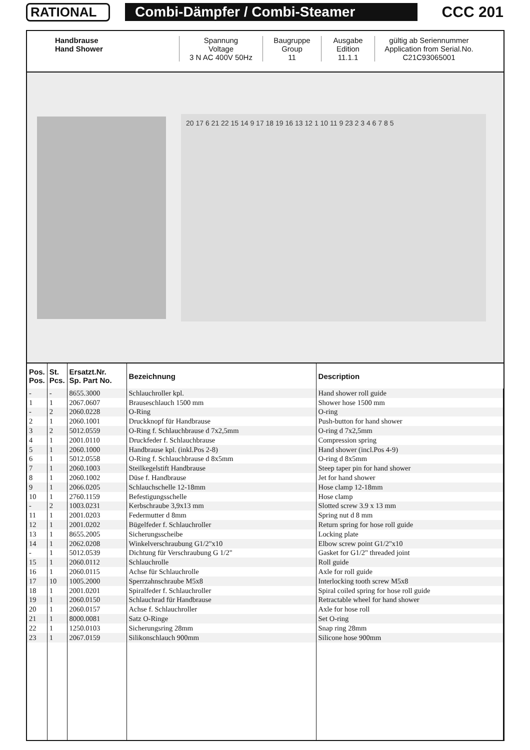RATIONAL Combi-Dämpfer / Combi-Steamer CCC 201
Handbrause
Hand Shower
Spannung
Voltage
3 N AC 400V 50Hz
Baugruppe
Group
11
Ausgabe
Edition
11.1.1
gültig ab Seriennummer
Application from Serial.No.
C21C93065001
20 17 6 21 22 15 14 9 17 18 19 16 13 12 1 10 11 9 23 2 3 4 6 7 8 5
| Pos. Pos. | St. Pcs. | Ersatzt.Nr. Sp. Part No. | Bezeichnung | Description |
| --- | --- | --- | --- | --- |
| - | - | 8655.3000 | Schlauchroller kpl. | Hand shower roll guide |
| 1 | 1 | 2067.0607 | Brauseschlauch 1500 mm | Shower hose 1500 mm |
| - | 2 | 2060.0228 | O-Ring | O-ring |
| 2 | 1 | 2060.1001 | Druckknopf für Handbrause | Push-button for hand shower |
| 3 | 2 | 5012.0559 | O-Ring f. Schlauchbrause d 7x2,5mm | O-ring d 7x2,5mm |
| 4 | 1 | 2001.0110 | Druckfeder f. Schlauchbrause | Compression spring |
| 5 | 1 | 2060.1000 | Handbrause kpl. (inkl.Pos 2-8) | Hand shower (incl.Pos 4-9) |
| 6 | 1 | 5012.0558 | O-Ring f. Schlauchbrause d 8x5mm | O-ring d 8x5mm |
| 7 | 1 | 2060.1003 | Steilkegelstift Handbrause | Steep taper pin for hand shower |
| 8 | 1 | 2060.1002 | Düse f. Handbrause | Jet for hand shower |
| 9 | 1 | 2066.0205 | Schlauchschelle 12-18mm | Hose clamp 12-18mm |
| 10 | 1 | 2760.1159 | Befestigungsschelle | Hose clamp |
| - | 2 | 1003.0231 | Kerbschraube 3,9x13 mm | Slotted screw 3.9 x 13 mm |
| 11 | 1 | 2001.0203 | Federmutter d 8mm | Spring nut d 8 mm |
| 12 | 1 | 2001.0202 | Bügelfeder f. Schlauchroller | Return spring for hose roll guide |
| 13 | 1 | 8655.2005 | Sicherungsscheibe | Locking plate |
| 14 | 1 | 2062.0208 | Winkelverschraubung G1/2"x10 | Elbow screw point G1/2"x10 |
| - | 1 | 5012.0539 | Dichtung für Verschraubung G 1/2" | Gasket for G1/2" threaded joint |
| 15 | 1 | 2060.0112 | Schlauchrolle | Roll guide |
| 16 | 1 | 2060.0115 | Achse für Schlauchrolle | Axle for roll guide |
| 17 | 10 | 1005.2000 | Sperrzahnschraube M5x8 | Interlocking tooth screw M5x8 |
| 18 | 1 | 2001.0201 | Spiralfeder f. Schlauchroller | Spiral coiled spring for hose roll guide |
| 19 | 1 | 2060.0150 | Schlauchrad für Handbrause | Retractable wheel for hand shower |
| 20 | 1 | 2060.0157 | Achse f. Schlauchroller | Axle for hose roll |
| 21 | 1 | 8000.0081 | Satz O-Ringe | Set O-ring |
| 22 | 1 | 1250.0103 | Sicherungsring 28mm | Snap ring 28mm |
| 23 | 1 | 2067.0159 | Silikonschlauch 900mm | Silicone hose 900mm |